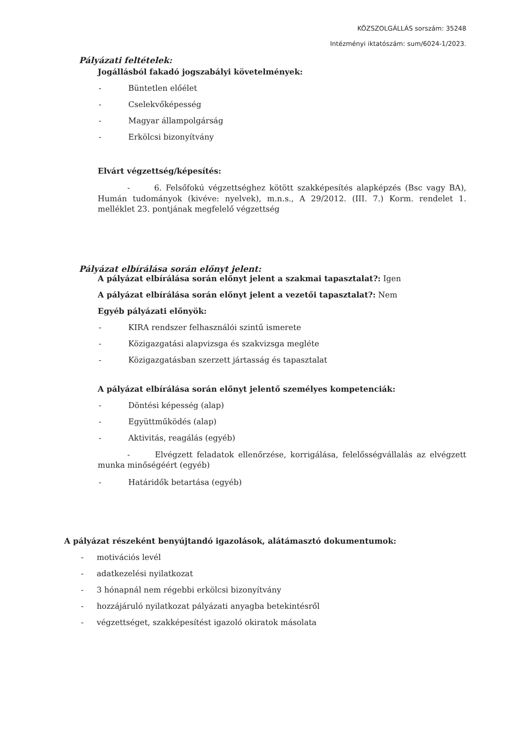KÖZSZOLGÁLLÁS sorszám: 35248
Intézményi iktatószám: sum/6024-1/2023.
Pályázati feltételek:
Jogállásból fakadó jogszabályi követelmények:
- Büntetlen előélet
- Cselekvőképesség
- Magyar állampolgárság
- Erkölcsi bizonyítvány
Elvárt végzettség/képesítés:
- 6. Felsőfokú végzettséghez kötött szakképesítés alapképzés (Bsc vagy BA), Humán tudományok (kivéve: nyelvek), m.n.s., A 29/2012. (III. 7.) Korm. rendelet 1. melléklet 23. pontjának megfelelő végzettség
Pályázat elbírálása során előnyt jelent:
A pályázat elbírálása során előnyt jelent a szakmai tapasztalat?: Igen
A pályázat elbírálása során előnyt jelent a vezetői tapasztalat?: Nem
Egyéb pályázati előnyök:
- KIRA rendszer felhasználói szintű ismerete
- Közigazgatási alapvizsga és szakvizsga megléte
- Közigazgatásban szerzett jártasság és tapasztalat
A pályázat elbírálása során előnyt jelentő személyes kompetenciák:
- Döntési képesség (alap)
- Együttműködés (alap)
- Aktivitás, reagálás (egyéb)
- Elvégzett feladatok ellenőrzése, korrigálása, felelősségvállalás az elvégzett munka minőségéért (egyéb)
- Határidők betartása (egyéb)
A pályázat részeként benyújtandó igazolások, alátámasztó dokumentumok:
- motivációs levél
- adatkezelési nyilatkozat
- 3 hónapnál nem régebbi erkölcsi bizonyítvány
- hozzájáruló nyilatkozat pályázati anyagba betekintésről
- végzettséget, szakképesítést igazoló okiratok másolata